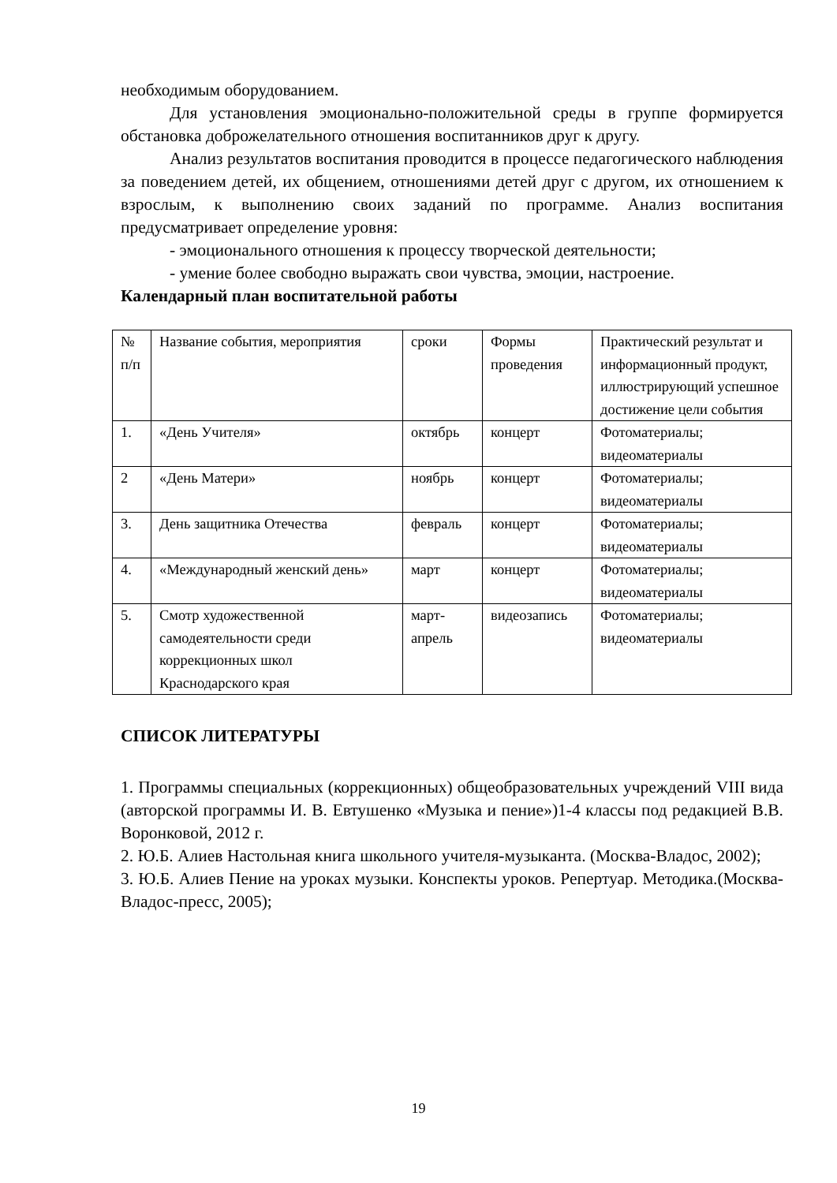необходимым оборудованием.
Для установления эмоционально-положительной среды в группе формируется обстановка доброжелательного отношения воспитанников друг к другу.
Анализ результатов воспитания проводится в процессе педагогического наблюдения за поведением детей, их общением, отношениями детей друг с другом, их отношением к взрослым, к выполнению своих заданий по программе. Анализ воспитания предусматривает определение уровня:
- эмоционального отношения к процессу творческой деятельности;
- умение более свободно выражать свои чувства, эмоции, настроение.
Календарный план воспитательной работы
| № п/п | Название события, мероприятия | сроки | Формы проведения | Практический результат и информационный продукт, иллюстрирующий успешное достижение цели события |
| 1. | «День Учителя» | октябрь | концерт | Фотоматериалы; видеоматериалы |
| 2 | «День Матери» | ноябрь | концерт | Фотоматериалы; видеоматериалы |
| 3. | День защитника Отечества | февраль | концерт | Фотоматериалы; видеоматериалы |
| 4. | «Международный женский день» | март | концерт | Фотоматериалы; видеоматериалы |
| 5. | Смотр художественной самодеятельности среди коррекционных школ Краснодарского края | март-апрель | видеозапись | Фотоматериалы; видеоматериалы |
СПИСОК ЛИТЕРАТУРЫ
1. Программы специальных (коррекционных) общеобразовательных учреждений VIII вида (авторской программы И. В. Евтушенко «Музыка и пение»)1-4 классы под редакцией В.В. Воронковой, 2012 г.
2. Ю.Б. Алиев Настольная книга школьного учителя-музыканта. (Москва-Владос, 2002);
3. Ю.Б. Алиев Пение на уроках музыки. Конспекты уроков. Репертуар. Методика.(Москва-Владос-пресс, 2005);
19